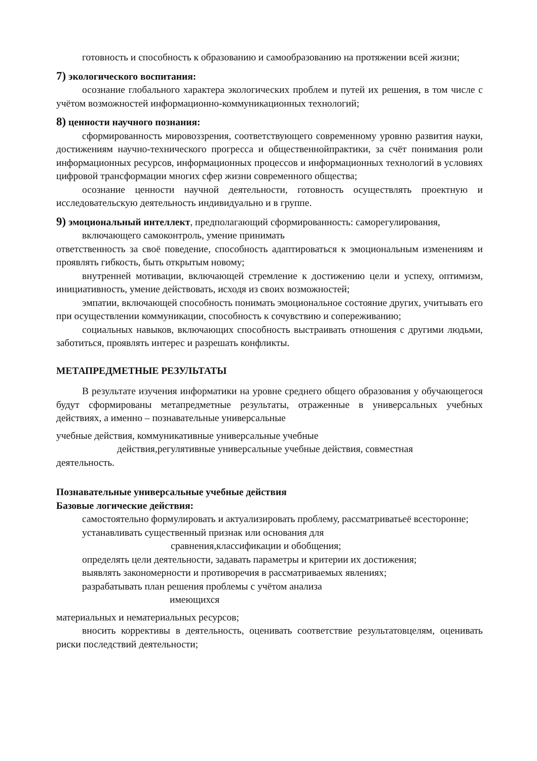готовность и способность к образованию и самообразованию на протяжении всей жизни;
7) экологического воспитания:
осознание глобального характера экологических проблем и путей их решения, в том числе с учётом возможностей информационно-коммуникационных технологий;
8) ценности научного познания:
сформированность мировоззрения, соответствующего современному уровню развития науки, достижениям научно-технического прогресса и общественнойпрактики, за счёт понимания роли информационных ресурсов, информационных процессов и информационных технологий в условиях цифровой трансформации многих сфер жизни современного общества;
осознание ценности научной деятельности, готовность осуществлять проектную и исследовательскую деятельность индивидуально и в группе.
9) эмоциональный интеллект, предполагающий сформированность: саморегулирования,
включающего самоконтроль, умение принимать
ответственность за своё поведение, способность адаптироваться к эмоциональным изменениям и проявлять гибкость, быть открытым новому;
внутренней мотивации, включающей стремление к достижению цели и успеху, оптимизм, инициативность, умение действовать, исходя из своих возможностей;
эмпатии, включающей способность понимать эмоциональное состояние других, учитывать его при осуществлении коммуникации, способность к сочувствию и сопереживанию;
социальных навыков, включающих способность выстраивать отношения с другими людьми, заботиться, проявлять интерес и разрешать конфликты.
МЕТАПРЕДМЕТНЫЕ РЕЗУЛЬТАТЫ
В результате изучения информатики на уровне среднего общего образования у обучающегося будут сформированы метапредметные результаты, отраженные в универсальных учебных действиях, а именно – познавательные универсальные
учебные действия, коммуникативные универсальные учебные
действия,регулятивные универсальные учебные действия, совместная
деятельность.
Познавательные универсальные учебные действия
Базовые логические действия:
самостоятельно формулировать и актуализировать проблему, рассматриватьеё всесторонне;
устанавливать существенный признак или основания для
сравнения,классификации и обобщения;
определять цели деятельности, задавать параметры и критерии их достижения;
выявлять закономерности и противоречия в рассматриваемых явлениях;
разрабатывать план решения проблемы с учётом анализа
имеющихся
материальных и нематериальных ресурсов;
вносить коррективы в деятельность, оценивать соответствие результатовцелям, оценивать риски последствий деятельности;